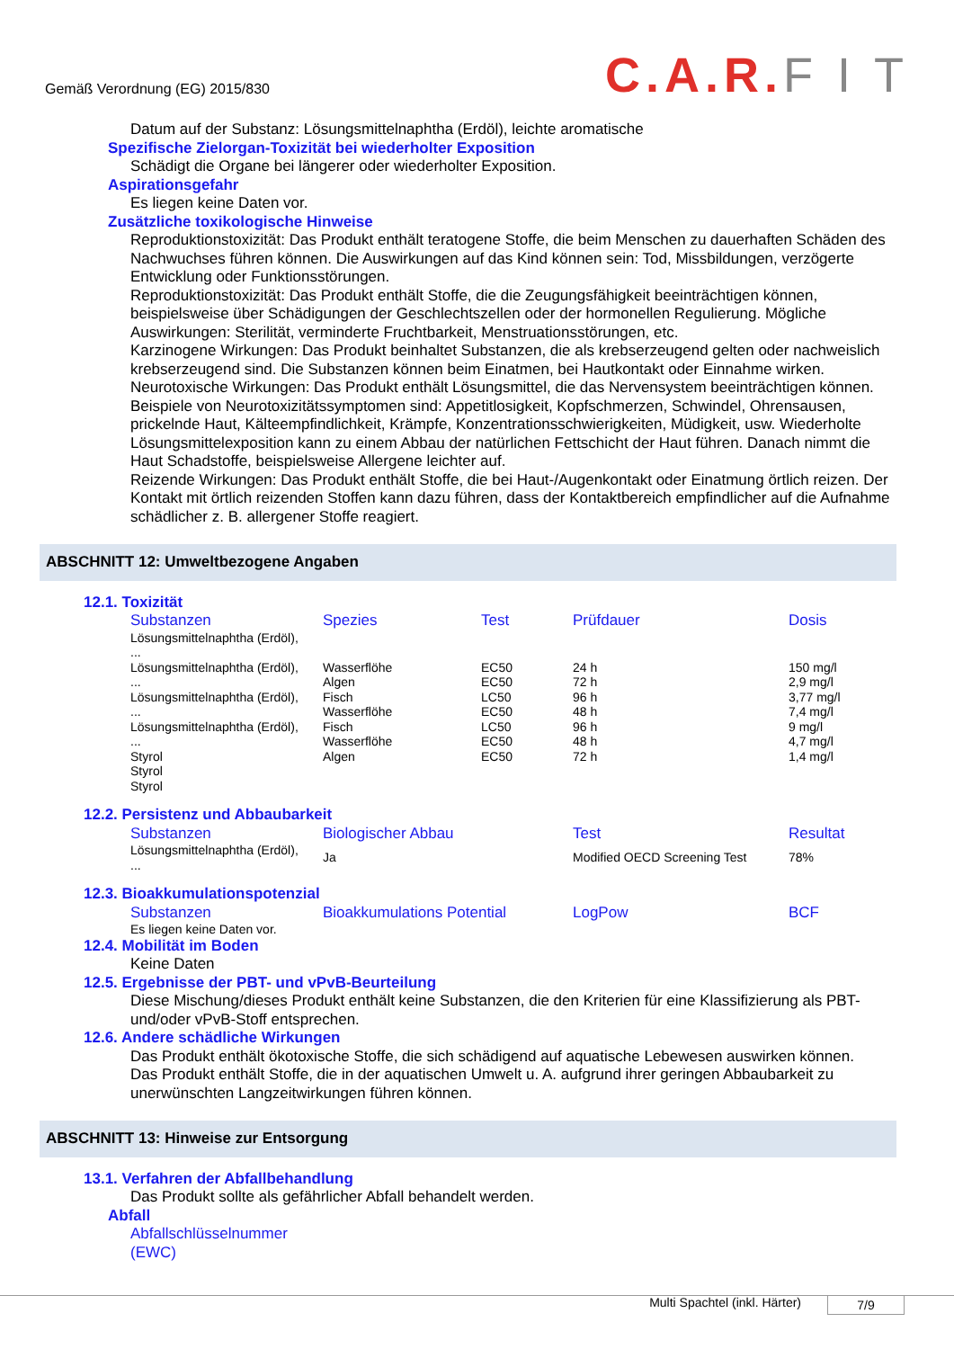Gemäß Verordnung (EG) 2015/830
C.A.R.F I T
Datum auf der Substanz: Lösungsmittelnaphtha (Erdöl), leichte aromatische
Spezifische Zielorgan-Toxizität bei wiederholter Exposition
Schädigt die Organe bei längerer oder wiederholter Exposition.
Aspirationsgefahr
Es liegen keine Daten vor.
Zusätzliche toxikologische Hinweise
Reproduktionstoxizität: Das Produkt enthält teratogene Stoffe, die beim Menschen zu dauerhaften Schäden des Nachwuchses führen können. Die Auswirkungen auf das Kind können sein: Tod, Missbildungen, verzögerte Entwicklung oder Funktionsstörungen.
Reproduktionstoxizität: Das Produkt enthält Stoffe, die die Zeugungsfähigkeit beeinträchtigen können, beispielsweise über Schädigungen der Geschlechtszellen oder der hormonellen Regulierung. Mögliche Auswirkungen: Sterilität, verminderte Fruchtbarkeit, Menstruationsstörungen, etc.
Karzinogene Wirkungen: Das Produkt beinhaltet Substanzen, die als krebserzeugend gelten oder nachweislich krebserzeugend sind. Die Substanzen können beim Einatmen, bei Hautkontakt oder Einnahme wirken.
Neurotoxische Wirkungen: Das Produkt enthält Lösungsmittel, die das Nervensystem beeinträchtigen können. Beispiele von Neurotoxizitätssymptomen sind: Appetitlosigkeit, Kopfschmerzen, Schwindel, Ohrensausen, prickelnde Haut, Kälteempfindlichkeit, Krämpfe, Konzentrationsschwierigkeiten, Müdigkeit, usw. Wiederholte Lösungsmittelexposition kann zu einem Abbau der natürlichen Fettschicht der Haut führen. Danach nimmt die Haut Schadstoffe, beispielsweise Allergene leichter auf.
Reizende Wirkungen: Das Produkt enthält Stoffe, die bei Haut-/Augenkontakt oder Einatmung örtlich reizen. Der Kontakt mit örtlich reizenden Stoffen kann dazu führen, dass der Kontaktbereich empfindlicher auf die Aufnahme schädlicher z. B. allergener Stoffe reagiert.
ABSCHNITT 12: Umweltbezogene Angaben
12.1. Toxizität
| Substanzen | Spezies | Test | Prüfdauer | Dosis |
| --- | --- | --- | --- | --- |
| Lösungsmittelnaphtha (Erdöl), ... | | | | |
| Lösungsmittelnaphtha (Erdöl), ... Lösungsmittelnaphtha (Erdöl), ... Lösungsmittelnaphtha (Erdöl), ... Styrol Styrol Styrol | Wasserflöhe Algen Fisch Wasserflöhe Fisch Wasserflöhe Algen | EC50 EC50 LC50 EC50 LC50 EC50 EC50 | 24 h 72 h 96 h 48 h 96 h 48 h 72 h | 150 mg/l 2,9 mg/l 3,77 mg/l 7,4 mg/l 9 mg/l 4,7 mg/l 1,4 mg/l |
12.2. Persistenz und Abbaubarkeit
| Substanzen | Biologischer Abbau | Test | Resultat |
| --- | --- | --- | --- |
| Lösungsmittelnaphtha (Erdöl), ... | Ja | Modified OECD Screening Test | 78% |
12.3. Bioakkumulationspotenzial
| Substanzen | Bioakkumulations Potential | LogPow | BCF |
| --- | --- | --- | --- |
| Es liegen keine Daten vor. | | | |
12.4. Mobilität im Boden
Keine Daten
12.5. Ergebnisse der PBT- und vPvB-Beurteilung
Diese Mischung/dieses Produkt enthält keine Substanzen, die den Kriterien für eine Klassifizierung als PBT- und/oder vPvB-Stoff entsprechen.
12.6. Andere schädliche Wirkungen
Das Produkt enthält ökotoxische Stoffe, die sich schädigend auf aquatische Lebewesen auswirken können.
Das Produkt enthält Stoffe, die in der aquatischen Umwelt u. A. aufgrund ihrer geringen Abbaubarkeit zu unerwünschten Langzeitwirkungen führen können.
ABSCHNITT 13: Hinweise zur Entsorgung
13.1. Verfahren der Abfallbehandlung
Das Produkt sollte als gefährlicher Abfall behandelt werden.
Abfall
Abfallschlüsselnummer
(EWC)
Multi Spachtel (inkl. Härter) 7/9